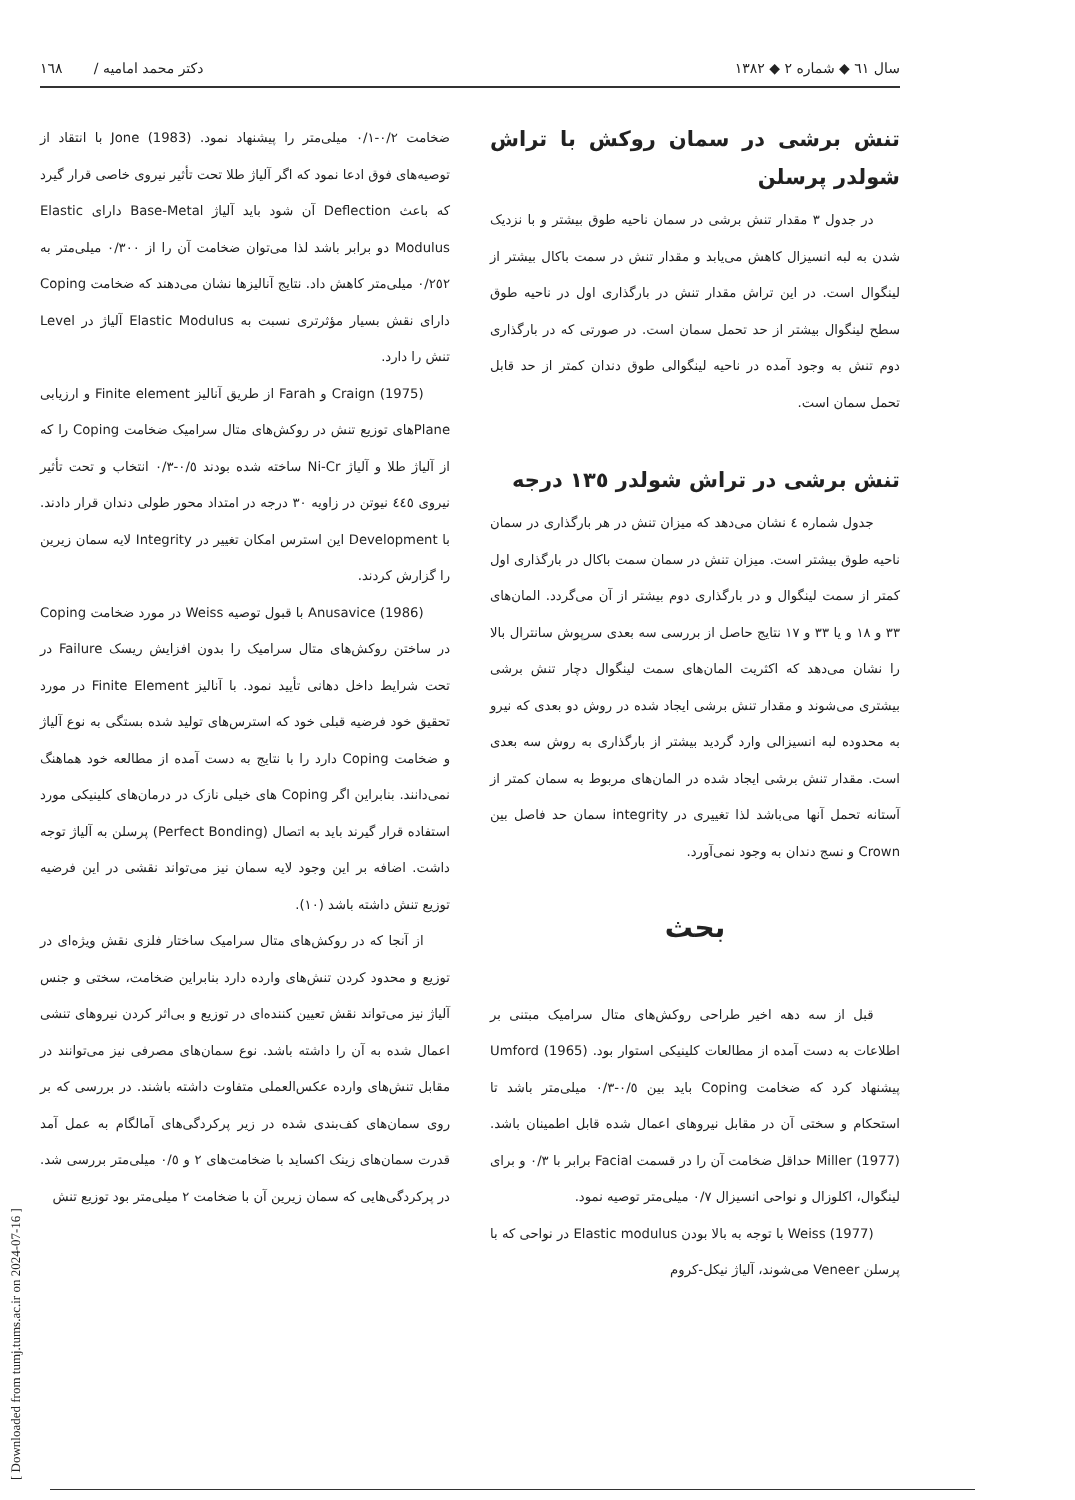سال ٦١ ◆ شماره ٢ ◆ ١٣٨٢ دکتر محمد امامیه / ١٦٨
تنش برشی در سمان روکش با تراش شولدر پرسلن
در جدول ٣ مقدار تنش برشی در سمان ناحیه طوق بیشتر و با نزدیک شدن به لبه انسیزال کاهش می‌یابد و مقدار تنش در سمت باکال بیشتر از لینگوال است. در این تراش مقدار تنش در بارگذاری اول در ناحیه طوق سطح لینگوال بیشتر از حد تحمل سمان است. در صورتی که در بارگذاری دوم تنش به وجود آمده در ناحیه لینگوالی طوق دندان کمتر از حد قابل تحمل سمان است.
تنش برشی در تراش شولدر ١٣٥ درجه
جدول شماره ٤ نشان می‌دهد که میزان تنش در هر بارگذاری در سمان ناحیه طوق بیشتر است. میزان تنش در سمان سمت باکال در بارگذاری اول کمتر از سمت لینگوال و در بارگذاری دوم بیشتر از آن می‌گردد. المان‌های ٣٣ و ١٨ و یا ٣٣ و ١٧ نتایج حاصل از بررسی سه بعدی سرپوش سانترال بالا را نشان می‌دهد که اکثریت المان‌های سمت لینگوال دچار تنش برشی بیشتری می‌شوند و مقدار تنش برشی ایجاد شده در روش دو بعدی که نیرو به محدوده لبه انسیزالی وارد گردید بیشتر از بارگذاری به روش سه بعدی است. مقدار تنش برشی ایجاد شده در المان‌های مربوط به سمان کمتر از آستانه تحمل آنها می‌باشد لذا تغییری در integrity سمان حد فاصل بین Crown و نسج دندان به وجود نمی‌آورد.
بحث
قبل از سه دهه اخیر طراحی روکش‌های متال سرامیک مبتنی بر اطلاعات به دست آمده از مطالعات کلینیکی استوار بود. Umford (1965) پیشنهاد کرد که ضخامت Coping باید بین ٠/٥-٠/٣ میلی‌متر باشد تا استحکام و سختی آن در مقابل نیروهای اعمال شده قابل اطمینان باشد. Miller (1977) حداقل ضخامت آن را در قسمت Facial برابر با ٠/٣ و برای لینگوال، اکلوزال و نواحی انسیزال ٠/٧ میلی‌متر توصیه نمود.
Weiss (1977) با توجه به بالا بودن Elastic modulus در نواحی که با پرسلن Veneer می‌شوند، آلیاژ نیکل-کروم
ضخامت ٠/٢-٠/١ میلی‌متر را پیشنهاد نمود. Jone (1983) با انتقاد از توصیه‌های فوق ادعا نمود که اگر آلیاژ طلا تحت تأثیر نیروی خاصی قرار گیرد که باعث Deflection آن شود باید آلیاژ Base-Metal دارای Elastic Modulus دو برابر باشد لذا می‌توان ضخامت آن را از ٠/٣٠٠ میلی‌متر به ٠/٢٥٢ میلی‌متر کاهش داد. نتایج آنالیزها نشان می‌دهند که ضخامت Coping دارای نقش بسیار مؤثرتری نسبت به Elastic Modulus آلیاژ در Level تنش را دارد.
Craign (1975) و Farah از طریق آنالیز Finite element و ارزیابی Planeهای توزیع تنش در روکش‌های متال سرامیک ضخامت Coping را که از آلیاژ طلا و آلیاژ Ni-Cr ساخته شده بودند ٠/٥-٠/٣ انتخاب و تحت تأثیر نیروی ٤٤٥ نیوتن در زاویه ٣٠ درجه در امتداد محور طولی دندان قرار دادند. با Development این استرس امکان تغییر در Integrity لایه سمان زیرین را گزارش کردند.
Anusavice (1986) با قبول توصیه Weiss در مورد ضخامت Coping در ساختن روکش‌های متال سرامیک را بدون افزایش ریسک Failure در تحت شرایط داخل دهانی تأیید نمود. با آنالیز Finite Element در مورد تحقیق خود فرضیه قبلی خود که استرس‌های تولید شده بستگی به نوع آلیاژ و ضخامت Coping دارد را با نتایج به دست آمده از مطالعه خود هماهنگ نمی‌دانند. بنابراین اگر Coping های خیلی نازک در درمان‌های کلینیکی مورد استفاده قرار گیرند باید به اتصال (Perfect Bonding) پرسلن به آلیاژ توجه داشت. اضافه بر این وجود لایه سمان نیز می‌تواند نقشی در این فرضیه توزیع تنش داشته باشد (١٠).
از آنجا که در روکش‌های متال سرامیک ساختار فلزی نقش ویژه‌ای در توزیع و محدود کردن تنش‌های وارده دارد بنابراین ضخامت، سختی و جنس آلیاژ نیز می‌تواند نقش تعیین کننده‌ای در توزیع و بی‌اثر کردن نیروهای تنشی اعمال شده به آن را داشته باشد. نوع سمان‌های مصرفی نیز می‌توانند در مقابل تنش‌های وارده عکس‌العملی متفاوت داشته باشند. در بررسی که بر روی سمان‌های کف‌بندی شده در زیر پرکردگی‌های آمالگام به عمل آمد قدرت سمان‌های زینک اکساید با ضخامت‌های ٢ و ٠/٥ میلی‌متر بررسی شد. در پرکردگی‌هایی که سمان زیرین آن با ضخامت ٢ میلی‌متر بود توزیع تنش
[ Downloaded from tumj.tums.ac.ir on 2024-07-16 ]